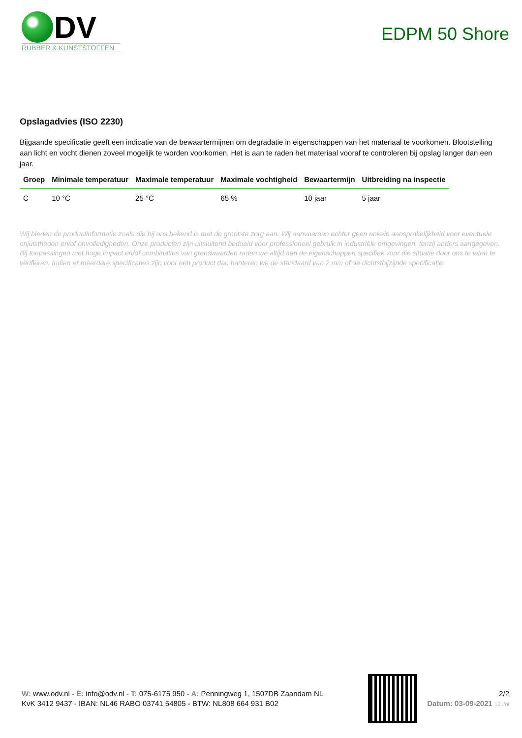DV
RUBBER & KUNSTSTOFFEN
EDPM 50 Shore
Opslagadvies (ISO 2230)
Bijgaande specificatie geeft een indicatie van de bewaartermijnen om degradatie in eigenschappen van het materiaal te voorkomen. Blootstelling aan licht en vocht dienen zoveel mogelijk te worden voorkomen. Het is aan te raden het materiaal vooraf te controleren bij opslag langer dan een jaar.
| Groep | Minimale temperatuur | Maximale temperatuur | Maximale vochtigheid | Bewaartermijn | Uitbreiding na inspectie |
| --- | --- | --- | --- | --- | --- |
| C | 10 °C | 25 °C | 65 % | 10 jaar | 5 jaar |
Wij bieden de productinformatie zoals die bij ons bekend is met de grootste zorg aan. Wij aanvaarden echter geen enkele aansprakelijkheid voor eventuele onjuistheden en/of onvolledigheden. Onze producten zijn uitsluitend bedoeld voor professioneel gebruik in industriële omgevingen, tenzij anders aangegeven. Bij toepassingen met hoge impact en/of combinaties van grenswaarden raden we altijd aan de eigenschappen specifiek voor die situatie door ons te laten te verifiëren. Indien er meerdere specificaties zijn voor een product dan hanteren we de standaard van 2 mm of de dichtstbijzijnde specificatie.
W: www.odv.nl - E: info@odv.nl - T: 075-6175 950 - A: Penningweg 1, 1507DB Zaandam NL
KvK 3412 9437 - IBAN: NL46 RABO 03741 54805 - BTW: NL808 664 931 B02
2/2
Datum: 03-09-2021 121/nl